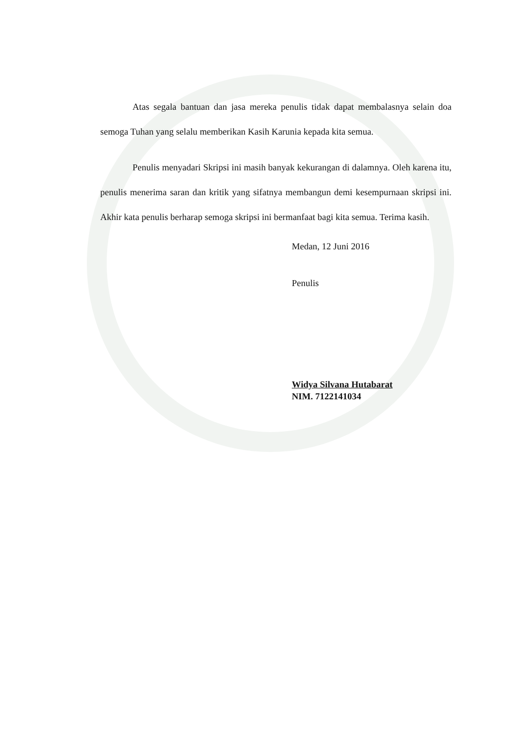Atas segala bantuan dan jasa mereka penulis tidak dapat membalasnya selain doa semoga Tuhan yang selalu memberikan Kasih Karunia kepada kita semua.
Penulis menyadari Skripsi ini masih banyak kekurangan di dalamnya. Oleh karena itu, penulis menerima saran dan kritik yang sifatnya membangun demi kesempurnaan skripsi ini. Akhir kata penulis berharap semoga skripsi ini bermanfaat bagi kita semua. Terima kasih.
Medan, 12 Juni 2016
Penulis
Widya Silvana Hutabarat
NIM. 7122141034